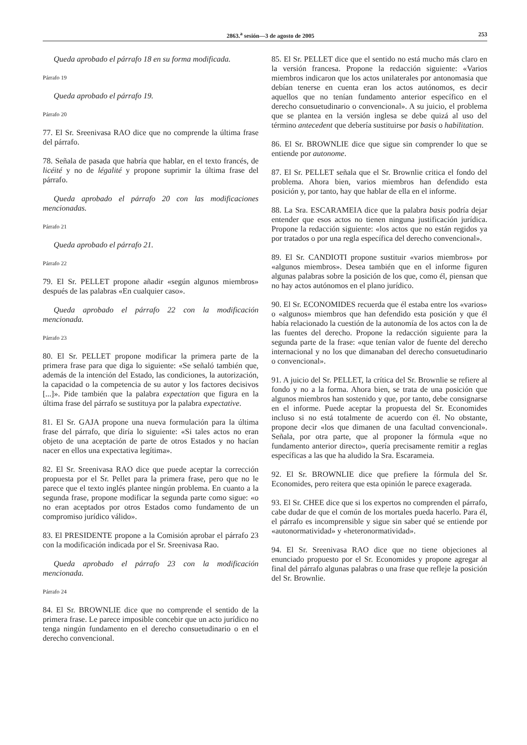2863.<sup>a</sup> sesión—3 de agosto de 2005 253
Queda aprobado el párrafo 18 en su forma modificada.
Párrafo 19
Queda aprobado el párrafo 19.
Párrafo 20
77. El Sr. Sreenivasa RAO dice que no comprende la última frase del párrafo.
78. Señala de pasada que habría que hablar, en el texto francés, de licéité y no de légalité y propone suprimir la última frase del párrafo.
Queda aprobado el párrafo 20 con las modificaciones mencionadas.
Párrafo 21
Queda aprobado el párrafo 21.
Párrafo 22
79. El Sr. PELLET propone añadir «según algunos miembros» después de las palabras «En cualquier caso».
Queda aprobado el párrafo 22 con la modificación mencionada.
Párrafo 23
80. El Sr. PELLET propone modificar la primera parte de la primera frase para que diga lo siguiente: «Se señaló también que, además de la intención del Estado, las condiciones, la autorización, la capacidad o la competencia de su autor y los factores decisivos [...]». Pide también que la palabra expectation que figura en la última frase del párrafo se sustituya por la palabra expectative.
81. El Sr. GAJA propone una nueva formulación para la última frase del párrafo, que diría lo siguiente: «Si tales actos no eran objeto de una aceptación de parte de otros Estados y no hacían nacer en ellos una expectativa legítima».
82. El Sr. Sreenivasa RAO dice que puede aceptar la corrección propuesta por el Sr. Pellet para la primera frase, pero que no le parece que el texto inglés plantee ningún problema. En cuanto a la segunda frase, propone modificar la segunda parte como sigue: «o no eran aceptados por otros Estados como fundamento de un compromiso jurídico válido».
83. El PRESIDENTE propone a la Comisión aprobar el párrafo 23 con la modificación indicada por el Sr. Sreenivasa Rao.
Queda aprobado el párrafo 23 con la modificación mencionada.
Párrafo 24
84. El Sr. BROWNLIE dice que no comprende el sentido de la primera frase. Le parece imposible concebir que un acto jurídico no tenga ningún fundamento en el derecho consuetudinario o en el derecho convencional.
85. El Sr. PELLET dice que el sentido no está mucho más claro en la versión francesa. Propone la redacción siguiente: «Varios miembros indicaron que los actos unilaterales por antonomasia que debían tenerse en cuenta eran los actos autónomos, es decir aquellos que no tenían fundamento anterior específico en el derecho consuetudinario o convencional». A su juicio, el problema que se plantea en la versión inglesa se debe quizá al uso del término antecedent que debería sustituirse por basis o habilitation.
86. El Sr. BROWNLIE dice que sigue sin comprender lo que se entiende por autonome.
87. El Sr. PELLET señala que el Sr. Brownlie critica el fondo del problema. Ahora bien, varios miembros han defendido esta posición y, por tanto, hay que hablar de ella en el informe.
88. La Sra. ESCARAMEIA dice que la palabra basis podría dejar entender que esos actos no tienen ninguna justificación jurídica. Propone la redacción siguiente: «los actos que no están regidos ya por tratados o por una regla específica del derecho convencional».
89. El Sr. CANDIOTI propone sustituir «varios miembros» por «algunos miembros». Desea también que en el informe figuren algunas palabras sobre la posición de los que, como él, piensan que no hay actos autónomos en el plano jurídico.
90. El Sr. ECONOMIDES recuerda que él estaba entre los «varios» o «algunos» miembros que han defendido esta posición y que él había relacionado la cuestión de la autonomía de los actos con la de las fuentes del derecho. Propone la redacción siguiente para la segunda parte de la frase: «que tenían valor de fuente del derecho internacional y no los que dimanaban del derecho consuetudinario o convencional».
91. A juicio del Sr. PELLET, la crítica del Sr. Brownlie se refiere al fondo y no a la forma. Ahora bien, se trata de una posición que algunos miembros han sostenido y que, por tanto, debe consignarse en el informe. Puede aceptar la propuesta del Sr. Economides incluso si no está totalmente de acuerdo con él. No obstante, propone decir «los que dimanen de una facultad convencional». Señala, por otra parte, que al proponer la fórmula «que no fundamento anterior directo», quería precisamente remitir a reglas específicas a las que ha aludido la Sra. Escarameia.
92. El Sr. BROWNLIE dice que prefiere la fórmula del Sr. Economides, pero reitera que esta opinión le parece exagerada.
93. El Sr. CHEE dice que si los expertos no comprenden el párrafo, cabe dudar de que el común de los mortales pueda hacerlo. Para él, el párrafo es incomprensible y sigue sin saber qué se entiende por «autonormatividad» y «heteronormatividad».
94. El Sr. Sreenivasa RAO dice que no tiene objeciones al enunciado propuesto por el Sr. Economides y propone agregar al final del párrafo algunas palabras o una frase que refleje la posición del Sr. Brownlie.